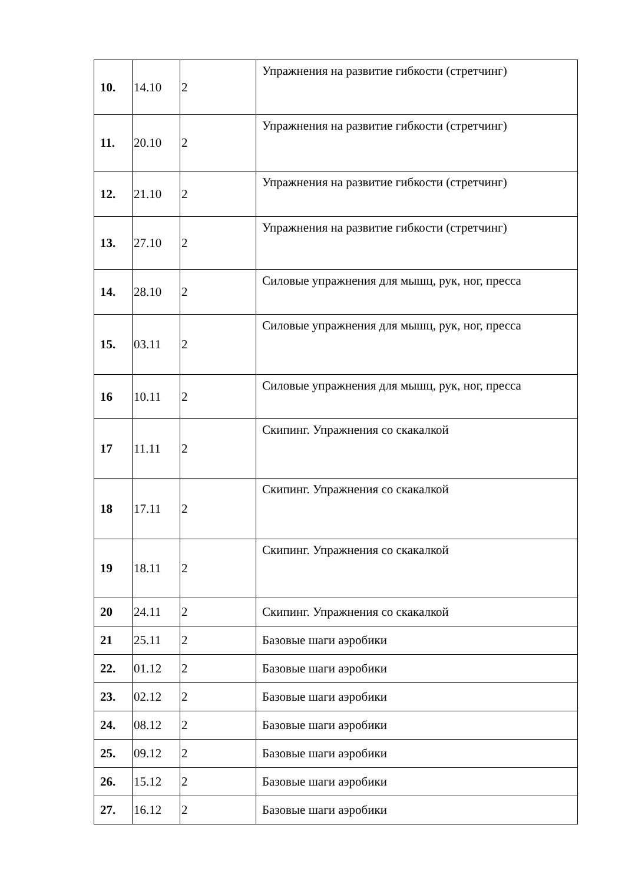| 10. | 14.10 | 2 | Упражнения на развитие гибкости (стретчинг) |
| 11. | 20.10 | 2 | Упражнения на развитие гибкости (стретчинг) |
| 12. | 21.10 | 2 | Упражнения на развитие гибкости (стретчинг) |
| 13. | 27.10 | 2 | Упражнения на развитие гибкости (стретчинг) |
| 14. | 28.10 | 2 | Силовые упражнения для мышц, рук, ног, пресса |
| 15. | 03.11 | 2 | Силовые упражнения для мышц, рук, ног, пресса |
| 16 | 10.11 | 2 | Силовые упражнения для мышц, рук, ног, пресса |
| 17 | 11.11 | 2 | Скипинг. Упражнения со скакалкой |
| 18 | 17.11 | 2 | Скипинг. Упражнения со скакалкой |
| 19 | 18.11 | 2 | Скипинг. Упражнения со скакалкой |
| 20 | 24.11 | 2 | Скипинг. Упражнения со скакалкой |
| 21 | 25.11 | 2 | Базовые шаги аэробики |
| 22. | 01.12 | 2 | Базовые шаги аэробики |
| 23. | 02.12 | 2 | Базовые шаги аэробики |
| 24. | 08.12 | 2 | Базовые шаги аэробики |
| 25. | 09.12 | 2 | Базовые шаги аэробики |
| 26. | 15.12 | 2 | Базовые шаги аэробики |
| 27. | 16.12 | 2 | Базовые шаги аэробики |